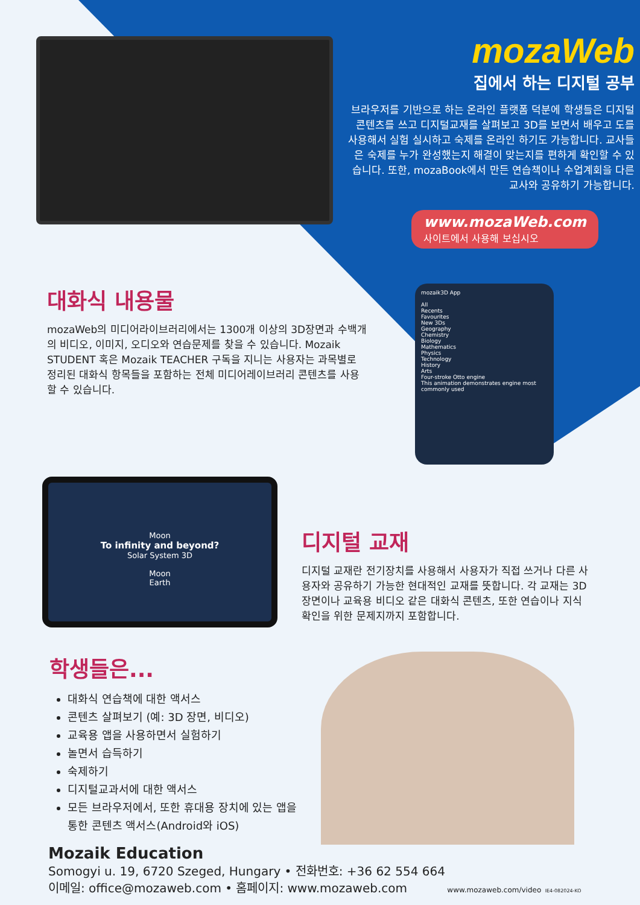mozaWeb
집에서 하는 디지털 공부
브라우저를 기반으로 하는 온라인 플랫폼 덕분에 학생들은 디지털 콘텐츠를 쓰고 디지털교재를 살펴보고 3D를 보면서 배우고 도를 사용해서 실험 실시하고 숙제를 온라인 하기도 가능합니다. 교사들은 숙제를 누가 완성했는지 해결이 맞는지를 편하게 확인할 수 있습니다. 또한, mozaBook에서 만든 연습책이나 수업계회을 다른 교사와 공유하기 가능합니다.
www.mozaWeb.com
사이트에서 사용해 보십시오
대화식 내용물
mozaWeb의 미디어라이브러리에서는 1300개 이상의 3D장면과 수백개의 비디오, 이미지, 오디오와 연습문제를 찾을 수 있습니다. Mozaik STUDENT 혹은 Mozaik TEACHER 구독을 지니는 사용자는 과목별로 정리된 대화식 항목들을 포함하는 전체 미디어레이브러리 콘텐츠를 사용할 수 있습니다.
mozaik3D App
All
Recents
Favourites
New 3Ds
Geography
Chemistry
Biology
Mathematics
Physics
Technology
History
Arts
Four-stroke Otto engine
This animation demonstrates engine most commonly used
Moon
To infinity and beyond?
Solar System 3D
Moon
Earth
디지털 교재
디지털 교재란 전기장치를 사용해서 사용자가 직접 쓰거나 다른 사용자와 공유하기 가능한 현대적인 교재를 뜻합니다. 각 교재는 3D장면이나 교육용 비디오 같은 대화식 콘텐츠, 또한 연습이나 지식 확인을 위한 문제지까지 포함합니다.
학생들은...
대화식 연습책에 대한 액서스
콘텐츠 살펴보기 (예: 3D 장면, 비디오)
교육용 앱을 사용하면서 실험하기
놀면서 습득하기
숙제하기
디지털교과서에 대한 액서스
모든 브라우저에서, 또한 휴대용 장치에 있는 앱을 통한 콘텐츠 액서스(Android와 iOS)
Mozaik Education
Somogyi u. 19, 6720 Szeged, Hungary • 전화번호: +36 62 554 664
이메일: office@mozaweb.com • 홈페이지: www.mozaweb.com www.mozaweb.com/video IE4-082024-KO